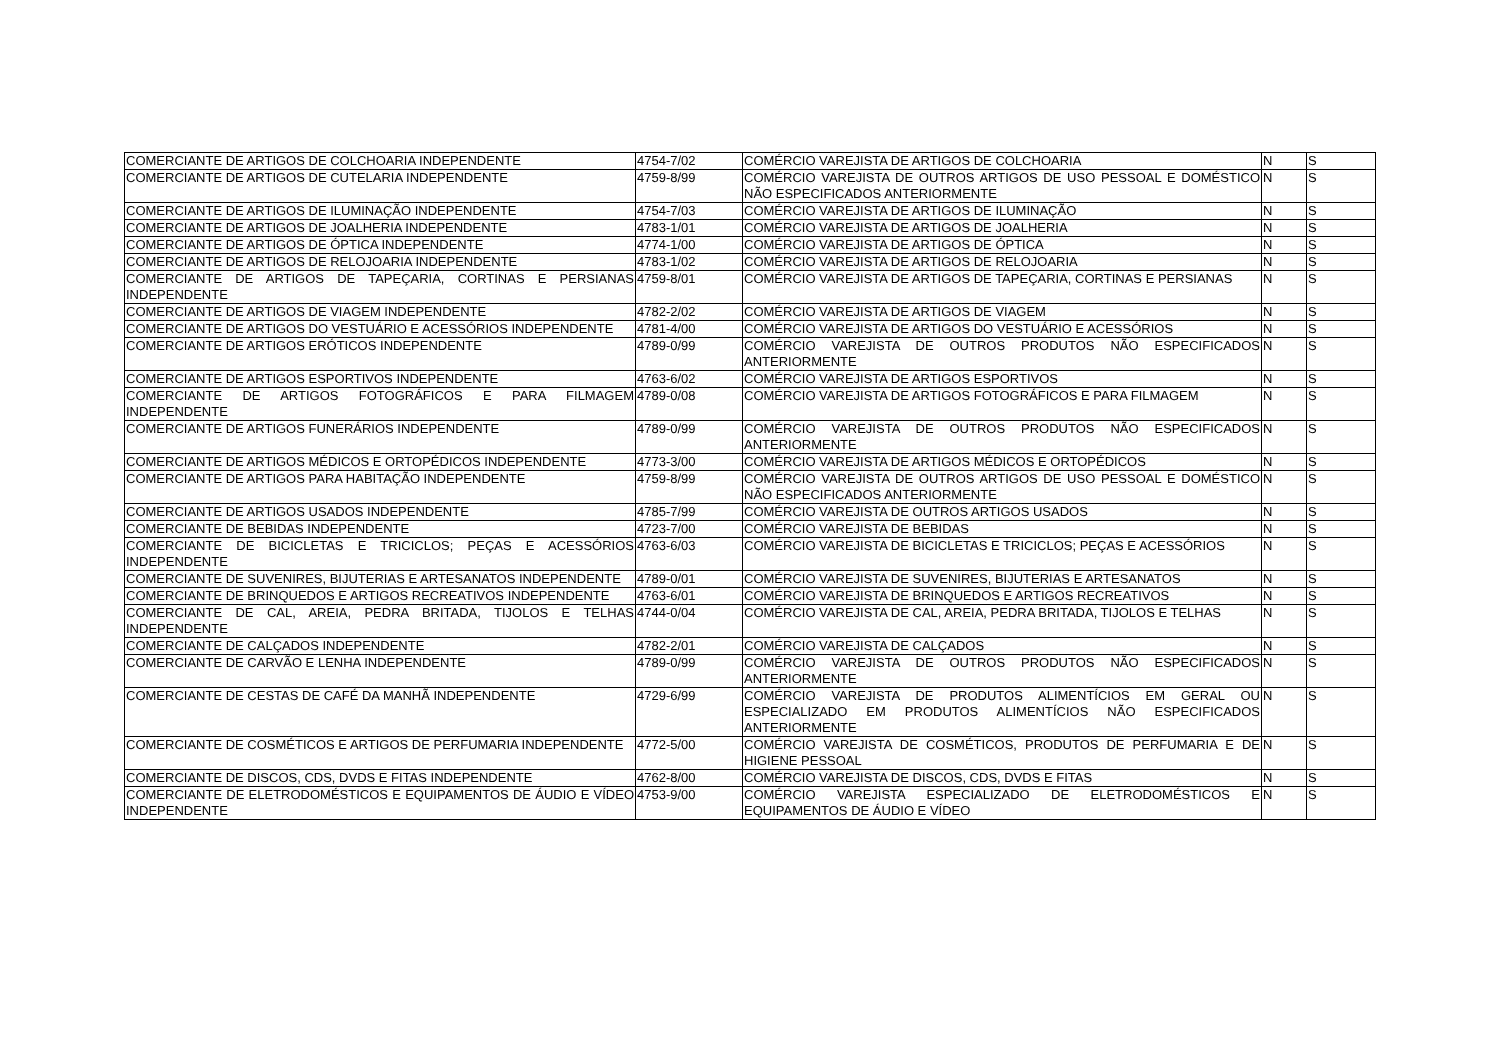| COMERCIANTE DE ARTIGOS DE COLCHOARIA INDEPENDENTE | 4754-7/02 | COMÉRCIO VAREJISTA DE ARTIGOS DE COLCHOARIA | N | S |
| COMERCIANTE DE ARTIGOS DE CUTELARIA INDEPENDENTE | 4759-8/99 | COMÉRCIO VAREJISTA DE OUTROS ARTIGOS DE USO PESSOAL E DOMÉSTICO NÃO ESPECIFICADOS ANTERIORMENTE | N | S |
| COMERCIANTE DE ARTIGOS DE ILUMINAÇÃO INDEPENDENTE | 4754-7/03 | COMÉRCIO VAREJISTA DE ARTIGOS DE ILUMINAÇÃO | N | S |
| COMERCIANTE DE ARTIGOS DE JOALHERIA INDEPENDENTE | 4783-1/01 | COMÉRCIO VAREJISTA DE ARTIGOS DE JOALHERIA | N | S |
| COMERCIANTE DE ARTIGOS DE ÓPTICA INDEPENDENTE | 4774-1/00 | COMÉRCIO VAREJISTA DE ARTIGOS DE ÓPTICA | N | S |
| COMERCIANTE DE ARTIGOS DE RELOJOARIA INDEPENDENTE | 4783-1/02 | COMÉRCIO VAREJISTA DE ARTIGOS DE RELOJOARIA | N | S |
| COMERCIANTE DE ARTIGOS DE TAPEÇARIA, CORTINAS E PERSIANAS INDEPENDENTE | 4759-8/01 | COMÉRCIO VAREJISTA DE ARTIGOS DE TAPEÇARIA, CORTINAS E PERSIANAS | N | S |
| COMERCIANTE DE ARTIGOS DE VIAGEM INDEPENDENTE | 4782-2/02 | COMÉRCIO VAREJISTA DE ARTIGOS DE VIAGEM | N | S |
| COMERCIANTE DE ARTIGOS DO VESTUÁRIO E ACESSÓRIOS INDEPENDENTE | 4781-4/00 | COMÉRCIO VAREJISTA DE ARTIGOS DO VESTUÁRIO E ACESSÓRIOS | N | S |
| COMERCIANTE DE ARTIGOS ERÓTICOS INDEPENDENTE | 4789-0/99 | COMÉRCIO VAREJISTA DE OUTROS PRODUTOS NÃO ESPECIFICADOS ANTERIORMENTE | N | S |
| COMERCIANTE DE ARTIGOS ESPORTIVOS INDEPENDENTE | 4763-6/02 | COMÉRCIO VAREJISTA DE ARTIGOS ESPORTIVOS | N | S |
| COMERCIANTE DE ARTIGOS FOTOGRÁFICOS E PARA FILMAGEM INDEPENDENTE | 4789-0/08 | COMÉRCIO VAREJISTA DE ARTIGOS FOTOGRÁFICOS E PARA FILMAGEM | N | S |
| COMERCIANTE DE ARTIGOS FUNERÁRIOS INDEPENDENTE | 4789-0/99 | COMÉRCIO VAREJISTA DE OUTROS PRODUTOS NÃO ESPECIFICADOS ANTERIORMENTE | N | S |
| COMERCIANTE DE ARTIGOS MÉDICOS E ORTOPÉDICOS INDEPENDENTE | 4773-3/00 | COMÉRCIO VAREJISTA DE ARTIGOS MÉDICOS E ORTOPÉDICOS | N | S |
| COMERCIANTE DE ARTIGOS PARA HABITAÇÃO INDEPENDENTE | 4759-8/99 | COMÉRCIO VAREJISTA DE OUTROS ARTIGOS DE USO PESSOAL E DOMÉSTICO NÃO ESPECIFICADOS ANTERIORMENTE | N | S |
| COMERCIANTE DE ARTIGOS USADOS INDEPENDENTE | 4785-7/99 | COMÉRCIO VAREJISTA DE OUTROS ARTIGOS USADOS | N | S |
| COMERCIANTE DE BEBIDAS INDEPENDENTE | 4723-7/00 | COMÉRCIO VAREJISTA DE BEBIDAS | N | S |
| COMERCIANTE DE BICICLETAS E TRICICLOS; PEÇAS E ACESSÓRIOS INDEPENDENTE | 4763-6/03 | COMÉRCIO VAREJISTA DE BICICLETAS E TRICICLOS; PEÇAS E ACESSÓRIOS | N | S |
| COMERCIANTE DE SUVENIRES, BIJUTERIAS E ARTESANATOS INDEPENDENTE | 4789-0/01 | COMÉRCIO VAREJISTA DE SUVENIRES, BIJUTERIAS E ARTESANATOS | N | S |
| COMERCIANTE DE BRINQUEDOS E ARTIGOS RECREATIVOS INDEPENDENTE | 4763-6/01 | COMÉRCIO VAREJISTA DE BRINQUEDOS E ARTIGOS RECREATIVOS | N | S |
| COMERCIANTE DE CAL, AREIA, PEDRA BRITADA, TIJOLOS E TELHAS INDEPENDENTE | 4744-0/04 | COMÉRCIO VAREJISTA DE CAL, AREIA, PEDRA BRITADA, TIJOLOS E TELHAS | N | S |
| COMERCIANTE DE CALÇADOS INDEPENDENTE | 4782-2/01 | COMÉRCIO VAREJISTA DE CALÇADOS | N | S |
| COMERCIANTE DE CARVÃO E LENHA INDEPENDENTE | 4789-0/99 | COMÉRCIO VAREJISTA DE OUTROS PRODUTOS NÃO ESPECIFICADOS ANTERIORMENTE | N | S |
| COMERCIANTE DE CESTAS DE CAFÉ DA MANHÃ INDEPENDENTE | 4729-6/99 | COMÉRCIO VAREJISTA DE PRODUTOS ALIMENTÍCIOS EM GERAL OU ESPECIALIZADO EM PRODUTOS ALIMENTÍCIOS NÃO ESPECIFICADOS ANTERIORMENTE | N | S |
| COMERCIANTE DE COSMÉTICOS E ARTIGOS DE PERFUMARIA INDEPENDENTE | 4772-5/00 | COMÉRCIO VAREJISTA DE COSMÉTICOS, PRODUTOS DE PERFUMARIA E DE HIGIENE PESSOAL | N | S |
| COMERCIANTE DE DISCOS, CDS, DVDS E FITAS INDEPENDENTE | 4762-8/00 | COMÉRCIO VAREJISTA DE DISCOS, CDS, DVDS E FITAS | N | S |
| COMERCIANTE DE ELETRODOMÉSTICOS E EQUIPAMENTOS DE ÁUDIO E VÍDEO INDEPENDENTE | 4753-9/00 | COMÉRCIO VAREJISTA ESPECIALIZADO DE ELETRODOMÉSTICOS E EQUIPAMENTOS DE ÁUDIO E VÍDEO | N | S |